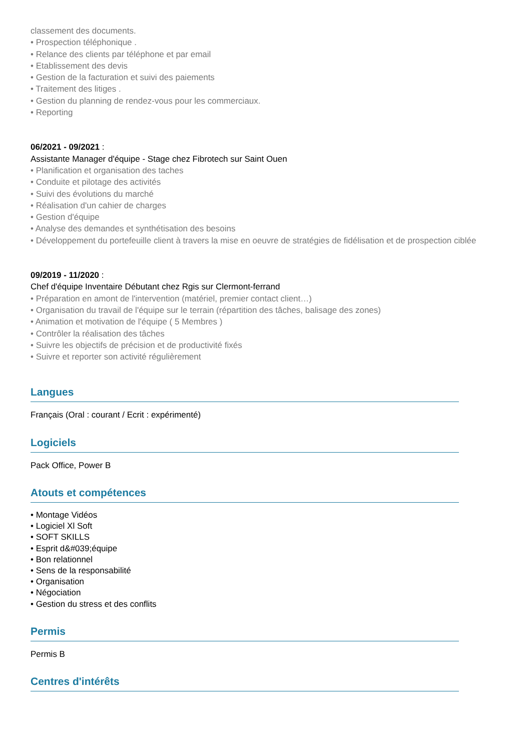classement des documents.
• Prospection téléphonique .
• Relance des clients par téléphone et par email
• Etablissement des devis
• Gestion de la facturation et suivi des paiements
• Traitement des litiges .
• Gestion du planning de rendez-vous pour les commerciaux.
• Reporting
06/2021 - 09/2021 :
Assistante Manager d'équipe - Stage chez Fibrotech sur Saint Ouen
• Planification et organisation des taches
• Conduite et pilotage des activités
• Suivi des évolutions du marché
• Réalisation d'un cahier de charges
• Gestion d'équipe
• Analyse des demandes et synthétisation des besoins
• Développement du portefeuille client à travers la mise en oeuvre de stratégies de fidélisation et de prospection ciblée
09/2019 - 11/2020 :
Chef d'équipe Inventaire Débutant chez Rgis sur Clermont-ferrand
• Préparation en amont de l'intervention (matériel, premier contact client…)
• Organisation du travail de l'équipe sur le terrain (répartition des tâches, balisage des zones)
• Animation et motivation de l'équipe ( 5 Membres )
• Contrôler la réalisation des tâches
• Suivre les objectifs de précision et de productivité fixés
• Suivre et reporter son activité régulièrement
Langues
Français (Oral : courant / Ecrit : expérimenté)
Logiciels
Pack Office, Power B
Atouts et compétences
• Montage Vidéos
• Logiciel Xl Soft
• SOFT SKILLS
• Esprit d&#039;équipe
• Bon relationnel
• Sens de la responsabilité
• Organisation
• Négociation
• Gestion du stress et des conflits
Permis
Permis B
Centres d'intérêts